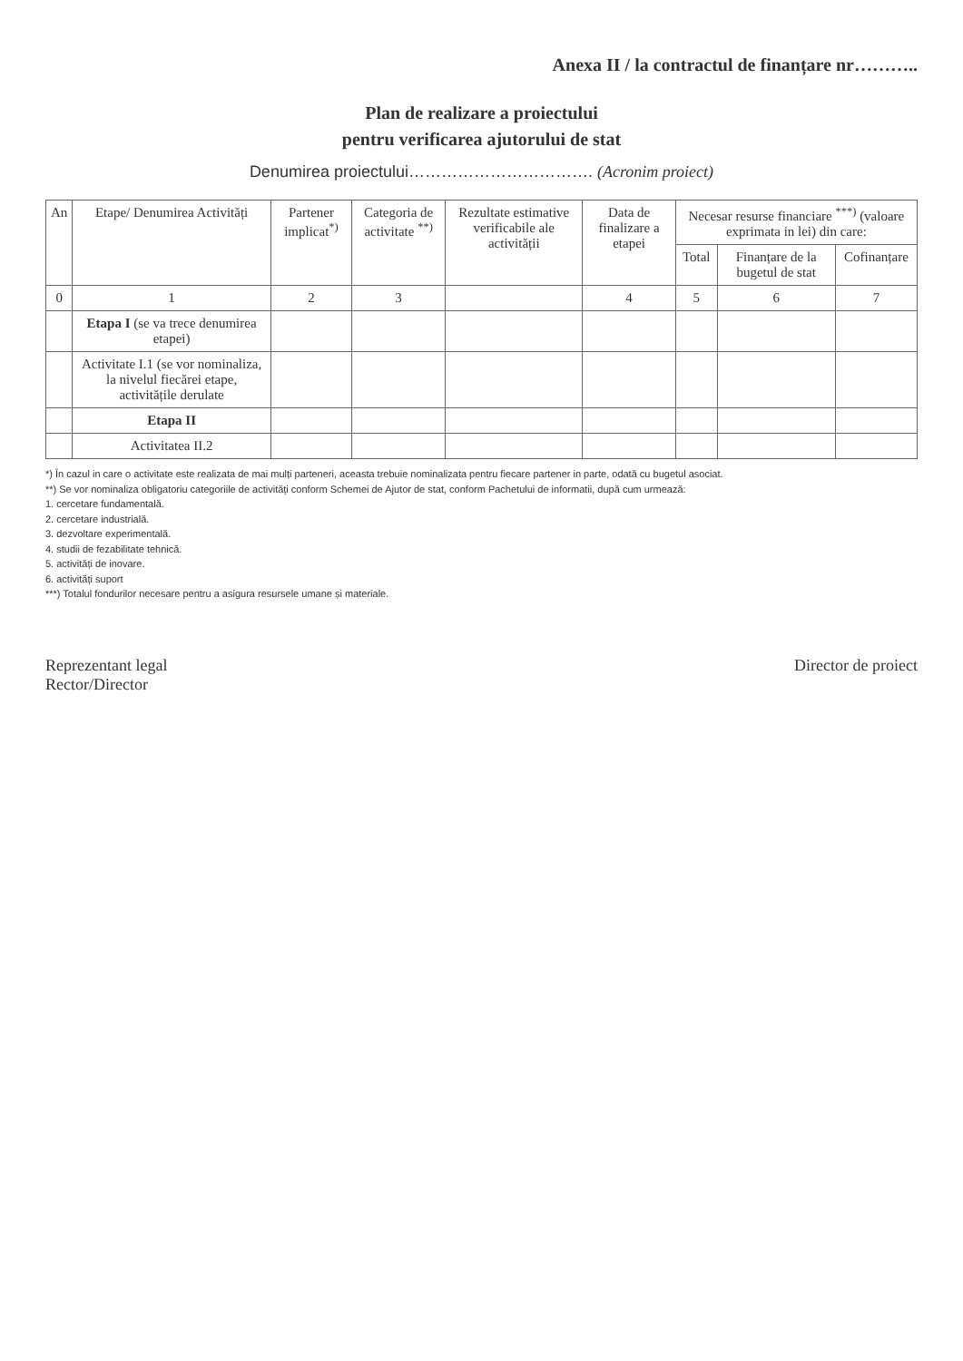Anexa II / la contractul de finanțare nr………..
Plan de realizare a proiectului
pentru verificarea ajutorului de stat
Denumirea proiectului……………………………. (Acronim proiect)
| An | Etape/ Denumirea Activități | Partener implicat<sup>*)</sup> | Categoria de activitate <sup>**)</sup> | Rezultate estimative verificabile ale activității | Data de finalizare a etapei | Necesar resurse financiare <sup>***)</sup> (valoare exprimata in lei) din care: | | |
| --- | --- | --- | --- | --- | --- | --- | --- | --- |
| | | | | | | Total | Finanțare de la bugetul de stat | Cofinanțare |
| 0 | 1 | 2 | 3 | | 4 | 5 | 6 | 7 |
| | Etapa I (se va trece denumirea etapei) | | | | | | | |
| | Activitate I.1 (se vor nominaliza, la nivelul fiecărei etape, activitățile derulate | | | | | | | |
| | Etapa II | | | | | | | |
| | Activitatea II.2 | | | | | | | |
*) În cazul in care o activitate este realizata de mai mulți parteneri, aceasta trebuie nominalizata pentru fiecare partener in parte, odată cu bugetul asociat.
**) Se vor nominaliza obligatoriu categoriile de activități conform Schemei de Ajutor de stat, conform Pachetului de informatii, după cum urmează:
1. cercetare fundamentală.
2. cercetare industrială.
3. dezvoltare experimentală.
4. studii de fezabilitate tehnică.
5. activități de inovare.
6. activități suport
***) Totalul fondurilor necesare pentru a asigura resursele umane și materiale.
Reprezentant legal
Rector/Director
Director de proiect